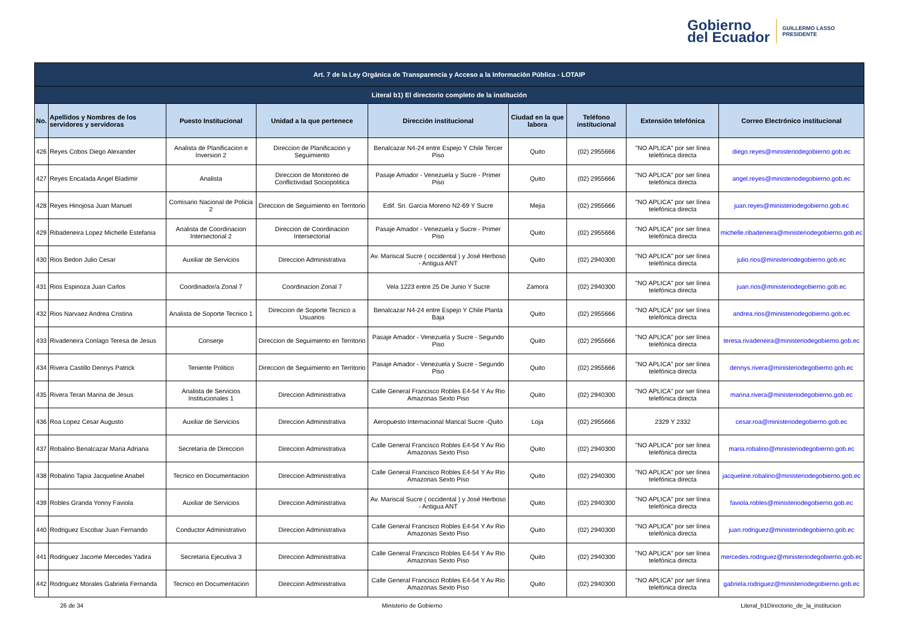Gobierno
del Ecuador
GUILLERMO LASSO
PRESIDENTE
| Art. 7 de la Ley Orgánica de Transparencia y Acceso a la Información Pública - LOTAIP | | | | | | | | |
| --- | --- | --- | --- | --- | --- | --- | --- | --- |
| Literal b1) El directorio completo de la institución | | | | | | | | |
| No. | Apellidos y Nombres de los servidores y servidoras | Puesto Institucional | Unidad a la que pertenece | Dirección institucional | Ciudad en la que labora | Teléfono institucional | Extensión telefónica | Correo Electrónico institucional |
| 426 | Reyes Cobos Diego Alexander | Analista de Planificacion e Inversion 2 | Direccion de Planificacion y Seguimiento | Benalcazar N4-24 entre Espejo Y Chile Tercer Piso | Quito | (02) 2955666 | "NO APLICA" por ser línea telefónica directa | diego.reyes@ministeriodegobierno.gob.ec |
| 427 | Reyes Encalada Angel Bladimir | Analista | Direccion de Monitoreo de Conflictividad Sociopolitica | Pasaje Amador - Venezuela y Sucre - Primer Piso | Quito | (02) 2955666 | "NO APLICA" por ser línea telefónica directa | angel.reyes@ministeriodegobierno.gob.ec |
| 428 | Reyes Hinojosa Juan Manuel | Comisario Nacional de Policia 2 | Direccion de Seguimiento en Territorio | Edif. Sri. Garcia Moreno N2-69 Y Sucre | Mejia | (02) 2955666 | "NO APLICA" por ser línea telefónica directa | juan.reyes@ministeriodegobierno.gob.ec |
| 429 | Ribadeneira Lopez Michelle Estefania | Analista de Coordinacion Intersectorial 2 | Direccion de Coordinacion Intersectorial | Pasaje Amador - Venezuela y Sucre - Primer Piso | Quito | (02) 2955666 | "NO APLICA" por ser línea telefónica directa | michelle.ribadeneira@ministeriodegobierno.gob.ec |
| 430 | Rios Bedon Julio Cesar | Auxiliar de Servicios | Direccion Administrativa | Av. Mariscal Sucre ( occidental ) y José Herboso - Antigua ANT | Quito | (02) 2940300 | "NO APLICA" por ser línea telefónica directa | julio.rios@ministeriodegobierno.gob.ec |
| 431 | Rios Espinoza Juan Carlos | Coordinador/a Zonal 7 | Coordinacion Zonal 7 | Vela 1223 entre 25 De Junio Y Sucre | Zamora | (02) 2940300 | "NO APLICA" por ser línea telefónica directa | juan.rios@ministeriodegobierno.gob.ec |
| 432 | Rios Narvaez Andrea Cristina | Analista de Soporte Tecnico 1 | Direccion de Soporte Tecnico a Usuarios | Benalcazar N4-24 entre Espejo Y Chile Planta Baja | Quito | (02) 2955666 | "NO APLICA" por ser línea telefónica directa | andrea.rios@ministeriodegobierno.gob.ec |
| 433 | Rivadeneira Conlago Teresa de Jesus | Conserje | Direccion de Seguimiento en Territorio | Pasaje Amador - Venezuela y Sucre - Segundo Piso | Quito | (02) 2955666 | "NO APLICA" por ser línea telefónica directa | teresa.rivadeneira@ministeriodegobierno.gob.ec |
| 434 | Rivera Castillo Dennys Patrick | Teniente Politico | Direccion de Seguimiento en Territorio | Pasaje Amador - Venezuela y Sucre - Segundo Piso | Quito | (02) 2955666 | "NO APLICA" por ser línea telefónica directa | dennys.rivera@ministeriodegobierno.gob.ec |
| 435 | Rivera Teran Marina de Jesus | Analista de Servicios Institucionales 1 | Direccion Administrativa | Calle General Francisco Robles E4-54 Y Av Rio Amazonas Sexto Piso | Quito | (02) 2940300 | "NO APLICA" por ser línea telefónica directa | marina.rivera@ministeriodegobierno.gob.ec |
| 436 | Roa Lopez Cesar Augusto | Auxiliar de Servicios | Direccion Administrativa | Aeropuesto Internacional Marical Sucre -Quito | Loja | (02) 2955666 | 2329 Y 2332 | cesar.roa@ministeriodegobierno.gob.ec |
| 437 | Robalino Benalcazar Maria Adriana | Secretaria de Direccion | Direccion Administrativa | Calle General Francisco Robles E4-54 Y Av Rio Amazonas Sexto Piso | Quito | (02) 2940300 | "NO APLICA" por ser línea telefónica directa | maria.robalino@ministeriodegobierno.gob.ec |
| 438 | Robalino Tapia Jacqueline Anabel | Tecnico en Documentacion | Direccion Administrativa | Calle General Francisco Robles E4-54 Y Av Rio Amazonas Sexto Piso | Quito | (02) 2940300 | "NO APLICA" por ser línea telefónica directa | jacqueline.robalino@ministeriodegobierno.gob.ec |
| 439 | Robles Granda Yonny Faviola | Auxiliar de Servicios | Direccion Administrativa | Av. Mariscal Sucre ( occidental ) y José Herboso - Antigua ANT | Quito | (02) 2940300 | "NO APLICA" por ser línea telefónica directa | faviola.robles@ministeriodegobierno.gob.ec |
| 440 | Rodriguez Escobar Juan Fernando | Conductor Administrativo | Direccion Administrativa | Calle General Francisco Robles E4-54 Y Av Rio Amazonas Sexto Piso | Quito | (02) 2940300 | "NO APLICA" por ser línea telefónica directa | juan.rodriguez@ministeriodegobierno.gob.ec |
| 441 | Rodriguez Jacome Mercedes Yadira | Secretaria Ejecutiva 3 | Direccion Administrativa | Calle General Francisco Robles E4-54 Y Av Rio Amazonas Sexto Piso | Quito | (02) 2940300 | "NO APLICA" por ser línea telefónica directa | mercedes.rodriguez@ministeriodegobierno.gob.ec |
| 442 | Rodriguez Morales Gabriela Fernanda | Tecnico en Documentacion | Direccion Administrativa | Calle General Francisco Robles E4-54 Y Av Rio Amazonas Sexto Piso | Quito | (02) 2940300 | "NO APLICA" por ser línea telefónica directa | gabriela.rodriguez@ministeriodegobierno.gob.ec |
26 de 34 Ministerio de Gobierno Literal_b1Directorio_de_la_institucion